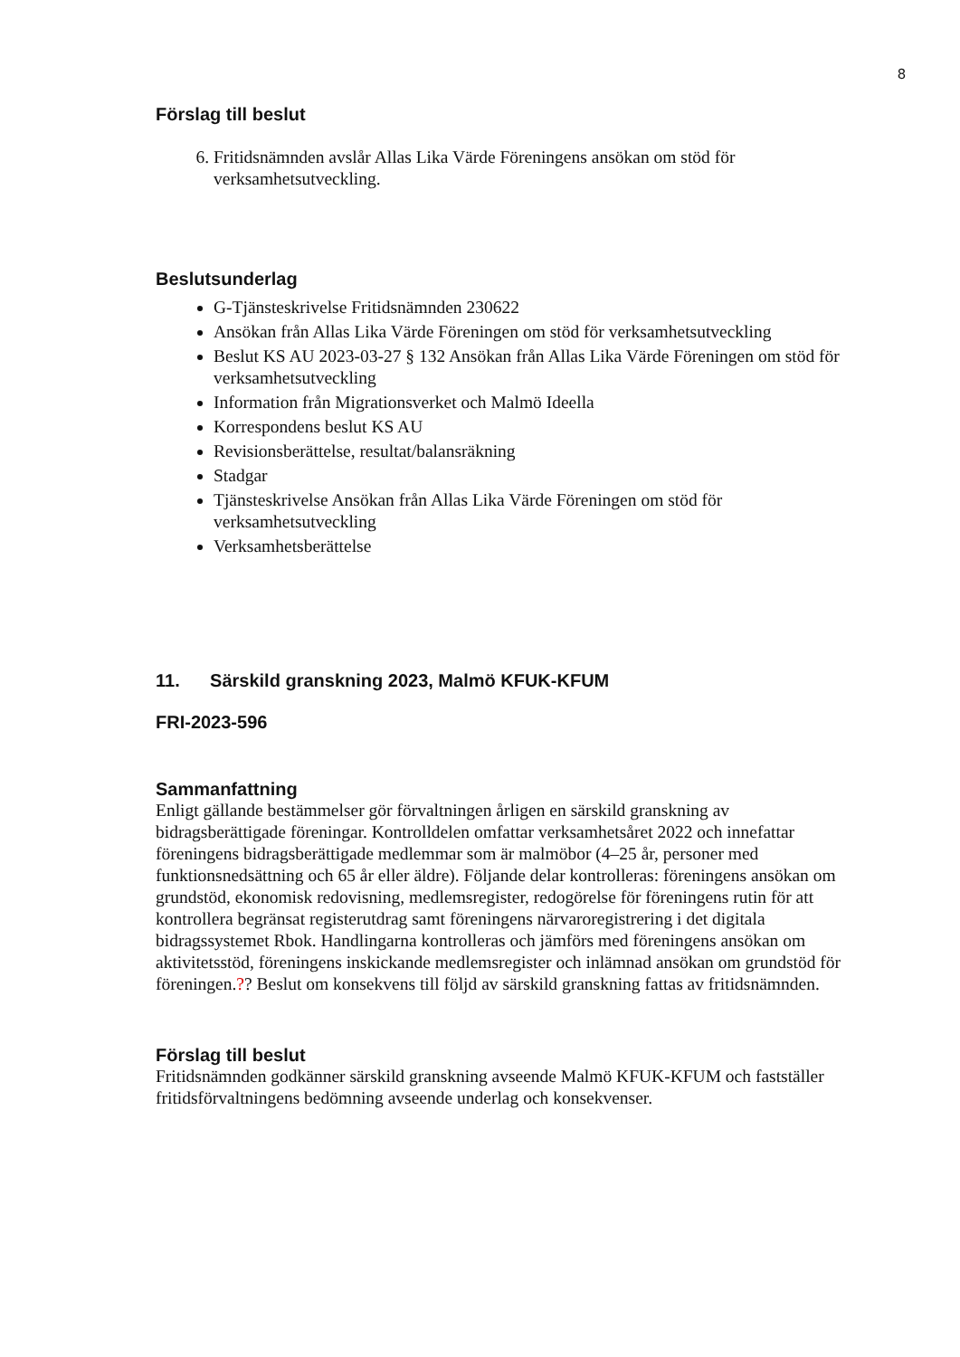8
Förslag till beslut
6. Fritidsnämnden avslår Allas Lika Värde Föreningens ansökan om stöd för verksamhetsutveckling.
Beslutsunderlag
G-Tjänsteskrivelse Fritidsnämnden 230622
Ansökan från Allas Lika Värde Föreningen om stöd för verksamhetsutveckling
Beslut KS AU 2023-03-27 § 132 Ansökan från Allas Lika Värde Föreningen om stöd för verksamhetsutveckling
Information från Migrationsverket och Malmö Ideella
Korrespondens beslut KS AU
Revisionsberättelse, resultat/balansräkning
Stadgar
Tjänsteskrivelse Ansökan från Allas Lika Värde Föreningen om stöd för verksamhetsutveckling
Verksamhetsberättelse
11. Särskild granskning 2023, Malmö KFUK-KFUM
FRI-2023-596
Sammanfattning
Enligt gällande bestämmelser gör förvaltningen årligen en särskild granskning av bidragsberättigade föreningar. Kontrolldelen omfattar verksamhetsåret 2022 och innefattar föreningens bidragsberättigade medlemmar som är malmöbor (4–25 år, personer med funktionsnedsättning och 65 år eller äldre). Följande delar kontrolleras: föreningens ansökan om grundstöd, ekonomisk redovisning, medlemsregister, redogörelse för föreningens rutin för att kontrollera begränsat registerutdrag samt föreningens närvaroregistrering i det digitala bidragssystemet Rbok. Handlingarna kontrolleras och jämförs med föreningens ansökan om aktivitetsstöd, föreningens inskickande medlemsregister och inlämnad ansökan om grundstöd för föreningen.?? Beslut om konsekvens till följd av särskild granskning fattas av fritidsnämnden.
Förslag till beslut
Fritidsnämnden godkänner särskild granskning avseende Malmö KFUK-KFUM och fastställer fritidsförvaltningens bedömning avseende underlag och konsekvenser.